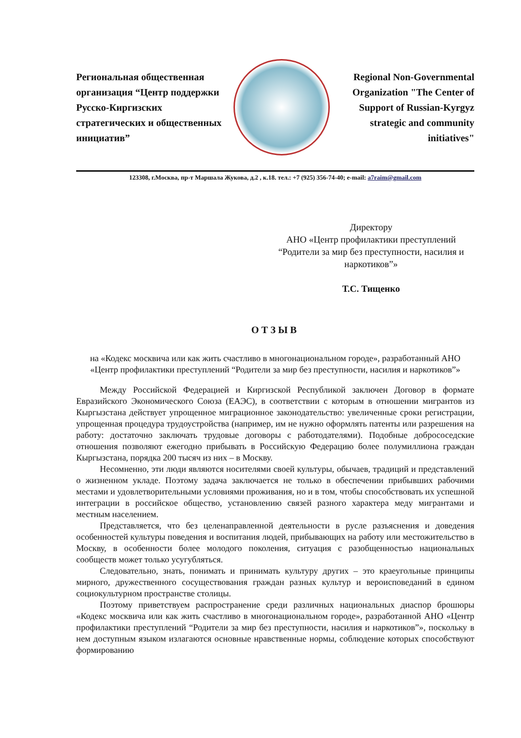Региональная общественная организация “Центр поддержки Русско-Киргизских стратегических и общественных инициатив”
Regional Non-Governmental Organization "The Center of Support of Russian-Kyrgyz strategic and community initiatives"
123308, г.Москва, пр-т Маршала Жукова, д.2 , к.18. тел.: +7 (925) 356-74-40; e-mail: a7raim@gmail.com
Директору
АНО «Центр профилактики преступлений “Родители за мир без преступности, насилия и наркотиков”»
Т.С. Тищенко
ОТЗЫВ
на «Кодекс москвича или как жить счастливо в многонациональном городе», разработанный АНО «Центр профилактики преступлений “Родители за мир без преступности, насилия и наркотиков”»
Между Российской Федерацией и Киргизской Республикой заключен Договор в формате Евразийского Экономического Союза (ЕАЭС), в соответствии с которым в отношении мигрантов из Кыргызстана действует упрощенное миграционное законодательство: увеличенные сроки регистрации, упрощенная процедура трудоустройства (например, им не нужно оформлять патенты или разрешения на работу: достаточно заключать трудовые договоры с работодателями). Подобные добрососедские отношения позволяют ежегодно прибывать в Российскую Федерацию более полумиллиона граждан Кыргызстана, порядка 200 тысяч из них – в Москву.
Несомненно, эти люди являются носителями своей культуры, обычаев, традиций и представлений о жизненном укладе. Поэтому задача заключается не только в обеспечении прибывших рабочими местами и удовлетворительными условиями проживания, но и в том, чтобы способствовать их успешной интеграции в российское общество, установлению связей разного характера меду мигрантами и местным населением.
Представляется, что без целенаправленной деятельности в русле разъяснения и доведения особенностей культуры поведения и воспитания людей, прибывающих на работу или местожительство в Москву, в особенности более молодого поколения, ситуация с разобщенностью национальных сообществ может только усугубляться.
Следовательно, знать, понимать и принимать культуру других – это краеугольные принципы мирного, дружественного сосуществования граждан разных культур и вероисповеданий в едином социокультурном пространстве столицы.
Поэтому приветствуем распространение среди различных национальных диаспор брошюры «Кодекс москвича или как жить счастливо в многонациональном городе», разработанной АНО «Центр профилактики преступлений “Родители за мир без преступности, насилия и наркотиков”», поскольку в нем доступным языком излагаются основные нравственные нормы, соблюдение которых способствуют формированию